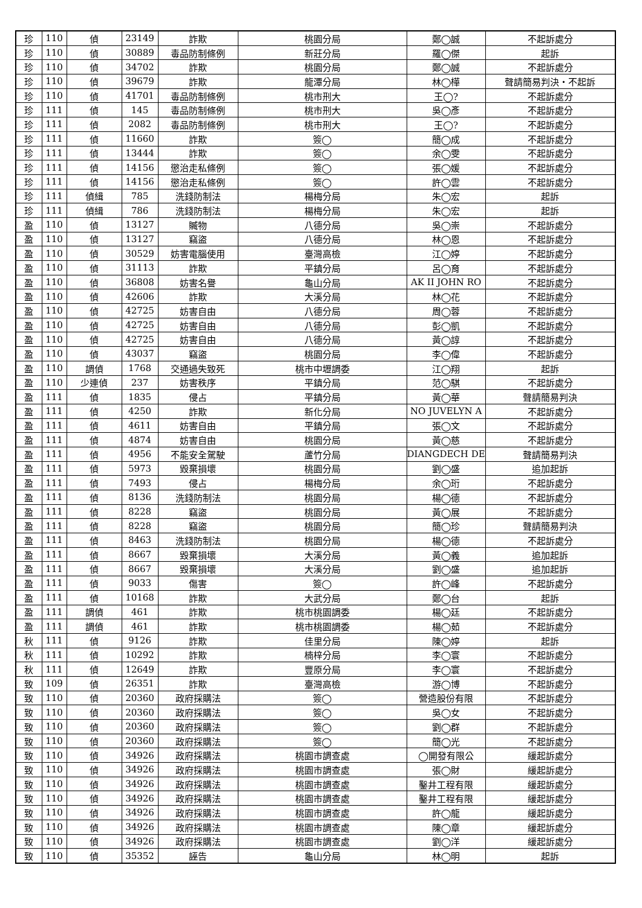| 珍 | 110 | 偵 | 23149 | 詐欺 | 桃園分局 | 鄭◯誠 | 不起訴處分 |
| 珍 | 110 | 偵 | 30889 | 毒品防制條例 | 新莊分局 | 羅◯傑 | 起訴 |
| 珍 | 110 | 偵 | 34702 | 詐欺 | 桃園分局 | 鄭◯誠 | 不起訴處分 |
| 珍 | 110 | 偵 | 39679 | 詐欺 | 龍潭分局 | 林◯樺 | 聲請簡易判決‧不起訴 |
| 珍 | 110 | 偵 | 41701 | 毒品防制條例 | 桃市刑大 | 王◯? | 不起訴處分 |
| 珍 | 111 | 偵 | 145 | 毒品防制條例 | 桃市刑大 | 吳◯彥 | 不起訴處分 |
| 珍 | 111 | 偵 | 2082 | 毒品防制條例 | 桃市刑大 | 王◯? | 不起訴處分 |
| 珍 | 111 | 偵 | 11660 | 詐欺 | 簽◯ | 簡◯成 | 不起訴處分 |
| 珍 | 111 | 偵 | 13444 | 詐欺 | 簽◯ | 余◯雯 | 不起訴處分 |
| 珍 | 111 | 偵 | 14156 | 懲治走私條例 | 簽◯ | 張◯媛 | 不起訴處分 |
| 珍 | 111 | 偵 | 14156 | 懲治走私條例 | 簽◯ | 許◯雲 | 不起訴處分 |
| 珍 | 111 | 偵緝 | 785 | 洗錢防制法 | 楊梅分局 | 朱◯宏 | 起訴 |
| 珍 | 111 | 偵緝 | 786 | 洗錢防制法 | 楊梅分局 | 朱◯宏 | 起訴 |
| 盈 | 110 | 偵 | 13127 | 贓物 | 八德分局 | 吳◯崇 | 不起訴處分 |
| 盈 | 110 | 偵 | 13127 | 竊盜 | 八德分局 | 林◯恩 | 不起訴處分 |
| 盈 | 110 | 偵 | 30529 | 妨害電腦使用 | 臺灣高檢 | 江◯婷 | 不起訴處分 |
| 盈 | 110 | 偵 | 31113 | 詐欺 | 平鎮分局 | 呂◯育 | 不起訴處分 |
| 盈 | 110 | 偵 | 36808 | 妨害名譽 | 龜山分局 | AK II JOHN RO | 不起訴處分 |
| 盈 | 110 | 偵 | 42606 | 詐欺 | 大溪分局 | 林◯花 | 不起訴處分 |
| 盈 | 110 | 偵 | 42725 | 妨害自由 | 八德分局 | 周◯蓉 | 不起訴處分 |
| 盈 | 110 | 偵 | 42725 | 妨害自由 | 八德分局 | 彭◯凱 | 不起訴處分 |
| 盈 | 110 | 偵 | 42725 | 妨害自由 | 八德分局 | 黃◯諄 | 不起訴處分 |
| 盈 | 110 | 偵 | 43037 | 竊盜 | 桃園分局 | 李◯偉 | 不起訴處分 |
| 盈 | 110 | 調偵 | 1768 | 交通過失致死 | 桃市中壢調委 | 江◯翔 | 起訴 |
| 盈 | 110 | 少連偵 | 237 | 妨害秩序 | 平鎮分局 | 范◯騏 | 不起訴處分 |
| 盈 | 111 | 偵 | 1835 | 侵占 | 平鎮分局 | 黃◯華 | 聲請簡易判決 |
| 盈 | 111 | 偵 | 4250 | 詐欺 | 新化分局 | NO JUVELYN A | 不起訴處分 |
| 盈 | 111 | 偵 | 4611 | 妨害自由 | 平鎮分局 | 張◯文 | 不起訴處分 |
| 盈 | 111 | 偵 | 4874 | 妨害自由 | 桃園分局 | 黃◯慈 | 不起訴處分 |
| 盈 | 111 | 偵 | 4956 | 不能安全駕駛 | 蘆竹分局 | DIANGDECH DE | 聲請簡易判決 |
| 盈 | 111 | 偵 | 5973 | 毀棄損壞 | 桃園分局 | 劉◯盛 | 追加起訴 |
| 盈 | 111 | 偵 | 7493 | 侵占 | 楊梅分局 | 余◯珩 | 不起訴處分 |
| 盈 | 111 | 偵 | 8136 | 洗錢防制法 | 桃園分局 | 楊◯德 | 不起訴處分 |
| 盈 | 111 | 偵 | 8228 | 竊盜 | 桃園分局 | 黃◯展 | 不起訴處分 |
| 盈 | 111 | 偵 | 8228 | 竊盜 | 桃園分局 | 簡◯珍 | 聲請簡易判決 |
| 盈 | 111 | 偵 | 8463 | 洗錢防制法 | 桃園分局 | 楊◯德 | 不起訴處分 |
| 盈 | 111 | 偵 | 8667 | 毀棄損壞 | 大溪分局 | 黃◯義 | 追加起訴 |
| 盈 | 111 | 偵 | 8667 | 毀棄損壞 | 大溪分局 | 劉◯盛 | 追加起訴 |
| 盈 | 111 | 偵 | 9033 | 傷害 | 簽◯ | 許◯峰 | 不起訴處分 |
| 盈 | 111 | 偵 | 10168 | 詐欺 | 大武分局 | 鄭◯台 | 起訴 |
| 盈 | 111 | 調偵 | 461 | 詐欺 | 桃市桃園調委 | 楊◯廷 | 不起訴處分 |
| 盈 | 111 | 調偵 | 461 | 詐欺 | 桃市桃園調委 | 楊◯茹 | 不起訴處分 |
| 秋 | 111 | 偵 | 9126 | 詐欺 | 佳里分局 | 陳◯婷 | 起訴 |
| 秋 | 111 | 偵 | 10292 | 詐欺 | 楠梓分局 | 李◯寰 | 不起訴處分 |
| 秋 | 111 | 偵 | 12649 | 詐欺 | 豐原分局 | 李◯寰 | 不起訴處分 |
| 致 | 109 | 偵 | 26351 | 詐欺 | 臺灣高檢 | 游◯博 | 不起訴處分 |
| 致 | 110 | 偵 | 20360 | 政府採購法 | 簽◯ | 營造股份有限 | 不起訴處分 |
| 致 | 110 | 偵 | 20360 | 政府採購法 | 簽◯ | 吳◯女 | 不起訴處分 |
| 致 | 110 | 偵 | 20360 | 政府採購法 | 簽◯ | 劉◯群 | 不起訴處分 |
| 致 | 110 | 偵 | 20360 | 政府採購法 | 簽◯ | 簡◯光 | 不起訴處分 |
| 致 | 110 | 偵 | 34926 | 政府採購法 | 桃園市調查處 | ◯開發有限公 | 緩起訴處分 |
| 致 | 110 | 偵 | 34926 | 政府採購法 | 桃園市調查處 | 張◯財 | 緩起訴處分 |
| 致 | 110 | 偵 | 34926 | 政府採購法 | 桃園市調查處 | 鑿井工程有限 | 緩起訴處分 |
| 致 | 110 | 偵 | 34926 | 政府採購法 | 桃園市調查處 | 鑿井工程有限 | 緩起訴處分 |
| 致 | 110 | 偵 | 34926 | 政府採購法 | 桃園市調查處 | 許◯龍 | 緩起訴處分 |
| 致 | 110 | 偵 | 34926 | 政府採購法 | 桃園市調查處 | 陳◯章 | 緩起訴處分 |
| 致 | 110 | 偵 | 34926 | 政府採購法 | 桃園市調查處 | 劉◯洋 | 緩起訴處分 |
| 致 | 110 | 偵 | 35352 | 誣告 | 龜山分局 | 林◯明 | 起訴 |